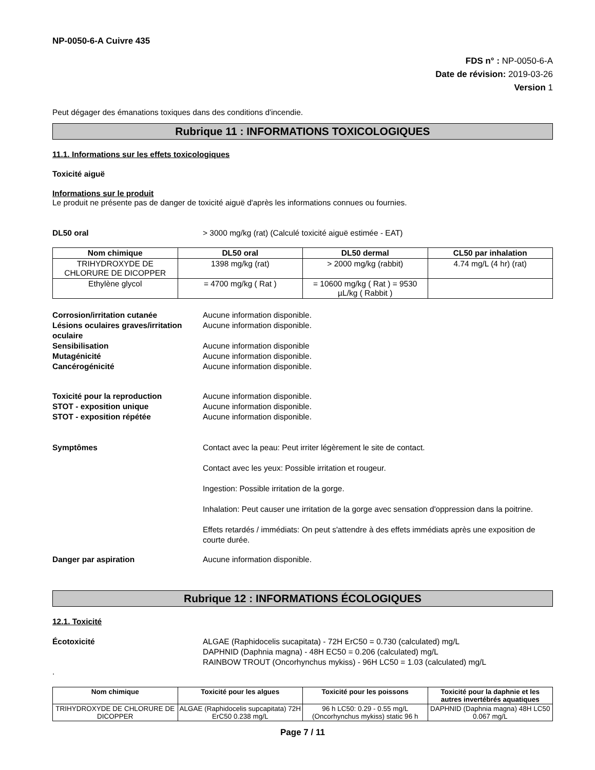NP-0050-6-A Cuivre 435
FDS n° : NP-0050-6-A
Date de révision: 2019-03-26
Version 1
Peut dégager des émanations toxiques dans des conditions d'incendie.
Rubrique 11 : INFORMATIONS TOXICOLOGIQUES
11.1. Informations sur les effets toxicologiques
Toxicité aiguë
Informations sur le produit
Le produit ne présente pas de danger de toxicité aiguë d'après les informations connues ou fournies.
DL50 oral > 3000 mg/kg (rat) (Calculé toxicité aiguë estimée - EAT)
| Nom chimique | DL50 oral | DL50 dermal | CL50 par inhalation |
| --- | --- | --- | --- |
| TRIHYDROXYDE DE CHLORURE DE DICOPPER | 1398 mg/kg (rat) | > 2000 mg/kg (rabbit) | 4.74 mg/L (4 hr) (rat) |
| Ethylène glycol | = 4700 mg/kg ( Rat ) | = 10600 mg/kg ( Rat ) = 9530 µL/kg ( Rabbit ) | |
Corrosion/irritation cutanée Aucune information disponible.
Lésions oculaires graves/irritation oculaire Aucune information disponible.
Sensibilisation Aucune information disponible
Mutagénicité Aucune information disponible.
Cancérogénicité Aucune information disponible.
Toxicité pour la reproduction Aucune information disponible.
STOT - exposition unique Aucune information disponible.
STOT - exposition répétée Aucune information disponible.
Symptômes Contact avec la peau: Peut irriter légèrement le site de contact.
Contact avec les yeux: Possible irritation et rougeur.
Ingestion: Possible irritation de la gorge.
Inhalation: Peut causer une irritation de la gorge avec sensation d'oppression dans la poitrine.
Effets retardés / immédiats: On peut s'attendre à des effets immédiats après une exposition de courte durée.
Danger par aspiration Aucune information disponible.
Rubrique 12 : INFORMATIONS ÉCOLOGIQUES
12.1. Toxicité
Écotoxicité ALGAE (Raphidocelis sucapitata) - 72H ErC50 = 0.730 (calculated) mg/L
DAPHNID (Daphnia magna) - 48H EC50 = 0.206 (calculated) mg/L
RAINBOW TROUT (Oncorhynchus mykiss) - 96H LC50 = 1.03 (calculated) mg/L
.
| Nom chimique | Toxicité pour les algues | Toxicité pour les poissons | Toxicité pour la daphnie et les autres invertébrés aquatiques |
| --- | --- | --- | --- |
| TRIHYDROXYDE DE CHLORURE DE DICOPPER | ALGAE (Raphidocelis supcapitata) 72H ErC50 0.238 mg/L | 96 h LC50: 0.29 - 0.55 mg/L (Oncorhynchus mykiss) static 96 h | DAPHNID (Daphnia magna) 48H LC50 0.067 mg/L |
Page 7 / 11